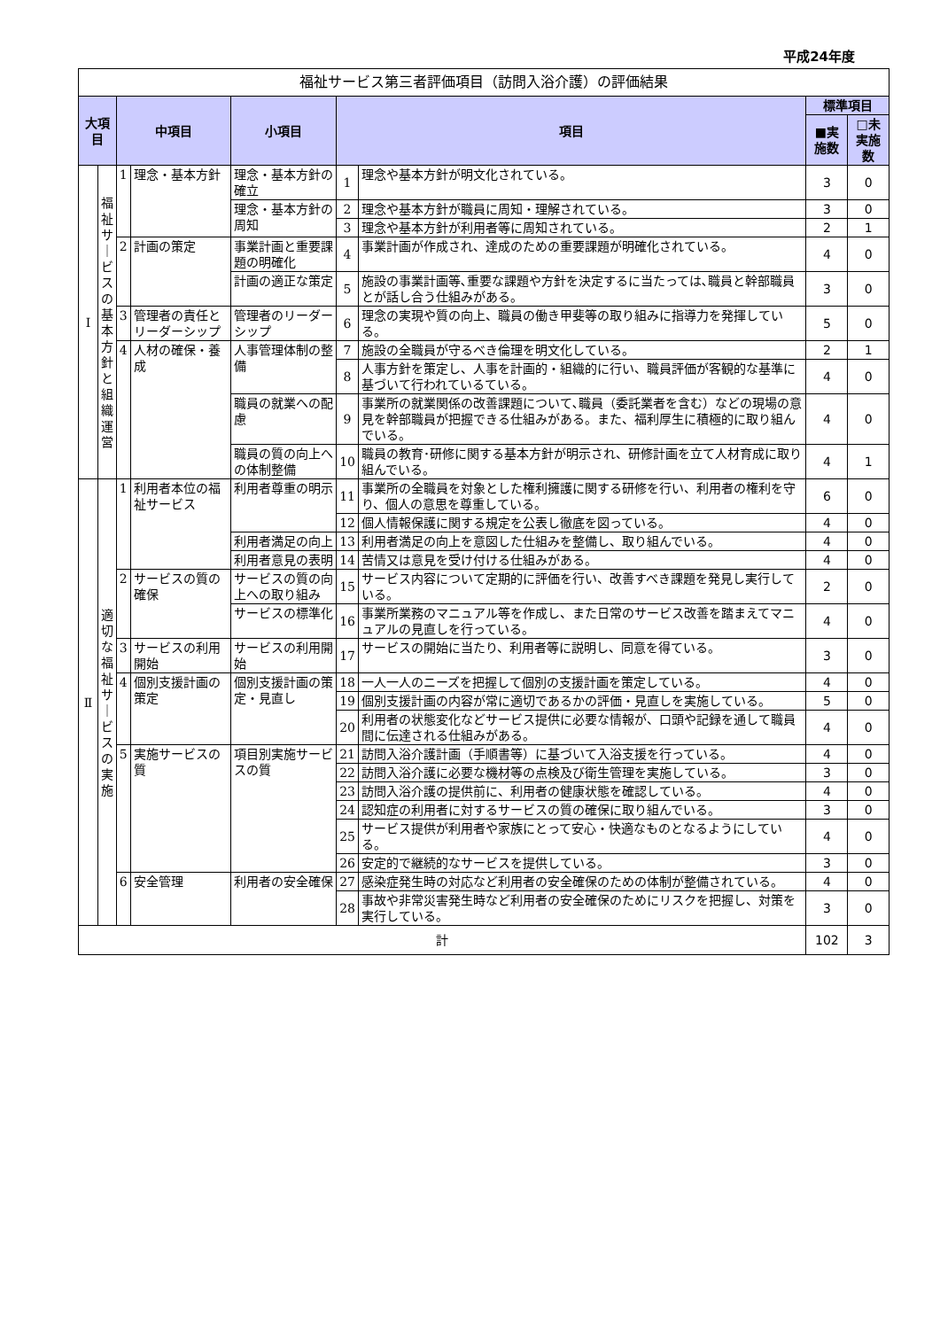平成24年度
| 福祉サービス第三者評価項目（訪問入浴介護）の評価結果 | | | | | | | | |
| 大項目 | | 中項目 | | 小項目 | 項目 | | 標準項目 | |
| | | | | | | | ■実施数 | □未実施数 |
| Ⅰ | 福 祉 サ ｜ ビ ス の 基 本 方 針 と 組 織 運 営 | 1 | 理念・基本方針 | 理念・基本方針の確立 | 1 | 理念や基本方針が明文化されている。 | 3 | 0 |
| | | | | 理念・基本方針の周知 | 2 | 理念や基本方針が職員に周知・理解されている。 | 3 | 0 |
| | | | | | 3 | 理念や基本方針が利用者等に周知されている。 | 2 | 1 |
| | | 2 | 計画の策定 | 事業計画と重要課題の明確化 | 4 | 事業計画が作成され、達成のための重要課題が明確化されている。 | 4 | 0 |
| | | | | 計画の適正な策定 | 5 | 施設の事業計画等､重要な課題や方針を決定するに当たっては､職員と幹部職員とが話し合う仕組みがある。 | 3 | 0 |
| | | 3 | 管理者の責任とリーダーシップ | 管理者のリーダーシップ | 6 | 理念の実現や質の向上、職員の働き甲斐等の取り組みに指導力を発揮している。 | 5 | 0 |
| | | 4 | 人材の確保・養成 | 人事管理体制の整備 | 7 | 施設の全職員が守るべき倫理を明文化している。 | 2 | 1 |
| | | | | | 8 | 人事方針を策定し、人事を計画的・組織的に行い、職員評価が客観的な基準に基づいて行われているている。 | 4 | 0 |
| | | | | 職員の就業への配慮 | 9 | 事業所の就業関係の改善課題について､職員（委託業者を含む）などの現場の意見を幹部職員が把握できる仕組みがある。また、福利厚生に積極的に取り組んでいる。 | 4 | 0 |
| | | | | 職員の質の向上への体制整備 | 10 | 職員の教育･研修に関する基本方針が明示され、研修計画を立て人材育成に取り組んでいる。 | 4 | 1 |
| Ⅱ | 適 切 な 福 祉 サ ｜ ビ ス の 実 施 | 1 | 利用者本位の福祉サービス | 利用者尊重の明示 | 11 | 事業所の全職員を対象とした権利擁護に関する研修を行い、利用者の権利を守り、個人の意思を尊重している。 | 6 | 0 |
| | | | | | 12 | 個人情報保護に関する規定を公表し徹底を図っている。 | 4 | 0 |
| | | | | 利用者満足の向上 | 13 | 利用者満足の向上を意図した仕組みを整備し、取り組んでいる。 | 4 | 0 |
| | | | | 利用者意見の表明 | 14 | 苦情又は意見を受け付ける仕組みがある。 | 4 | 0 |
| | | 2 | サービスの質の確保 | サービスの質の向上への取り組み | 15 | サービス内容について定期的に評価を行い、改善すべき課題を発見し実行している。 | 2 | 0 |
| | | | | サービスの標準化 | 16 | 事業所業務のマニュアル等を作成し、また日常のサービス改善を踏まえてマニュアルの見直しを行っている。 | 4 | 0 |
| | | 3 | サービスの利用開始 | サービスの利用開始 | 17 | サービスの開始に当たり、利用者等に説明し、同意を得ている。 | 3 | 0 |
| | | 4 | 個別支援計画の策定 | 個別支援計画の策定・見直し | 18 | 一人一人のニーズを把握して個別の支援計画を策定している。 | 4 | 0 |
| | | | | | 19 | 個別支援計画の内容が常に適切であるかの評価・見直しを実施している。 | 5 | 0 |
| | | | | | 20 | 利用者の状態変化などサービス提供に必要な情報が、口頭や記録を通して職員間に伝達される仕組みがある。 | 4 | 0 |
| | | 5 | 実施サービスの質 | 項目別実施サービスの質 | 21 | 訪問入浴介護計画（手順書等）に基づいて入浴支援を行っている。 | 4 | 0 |
| | | | | | 22 | 訪問入浴介護に必要な機材等の点検及び衛生管理を実施している。 | 3 | 0 |
| | | | | | 23 | 訪問入浴介護の提供前に、利用者の健康状態を確認している。 | 4 | 0 |
| | | | | | 24 | 認知症の利用者に対するサービスの質の確保に取り組んでいる。 | 3 | 0 |
| | | | | | 25 | サービス提供が利用者や家族にとって安心・快適なものとなるようにしている。 | 4 | 0 |
| | | | | | 26 | 安定的で継続的なサービスを提供している。 | 3 | 0 |
| | | 6 | 安全管理 | 利用者の安全確保 | 27 | 感染症発生時の対応など利用者の安全確保のための体制が整備されている。 | 4 | 0 |
| | | | | | 28 | 事故や非常災害発生時など利用者の安全確保のためにリスクを把握し、対策を実行している。 | 3 | 0 |
| 計 | | | | | | | 102 | 3 |